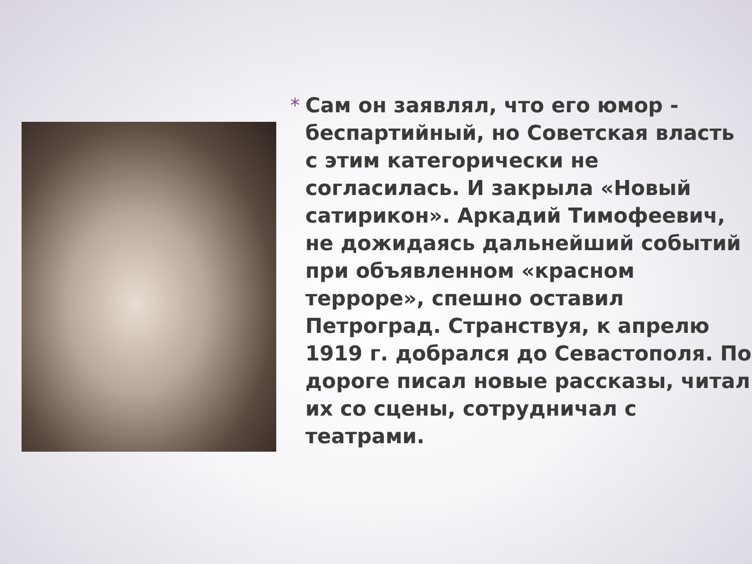* Сам он заявлял, что его юмор - беспартийный, но Советская власть с этим категорически не согласилась. И закрыла «Новый сатирикон». Аркадий Тимофеевич, не дожидаясь дальнейший событий при объявленном «красном терроре», спешно оставил Петроград. Странствуя, к апрелю 1919 г. добрался до Севастополя. По дороге писал новые рассказы, читал их со сцены, сотрудничал с театрами.